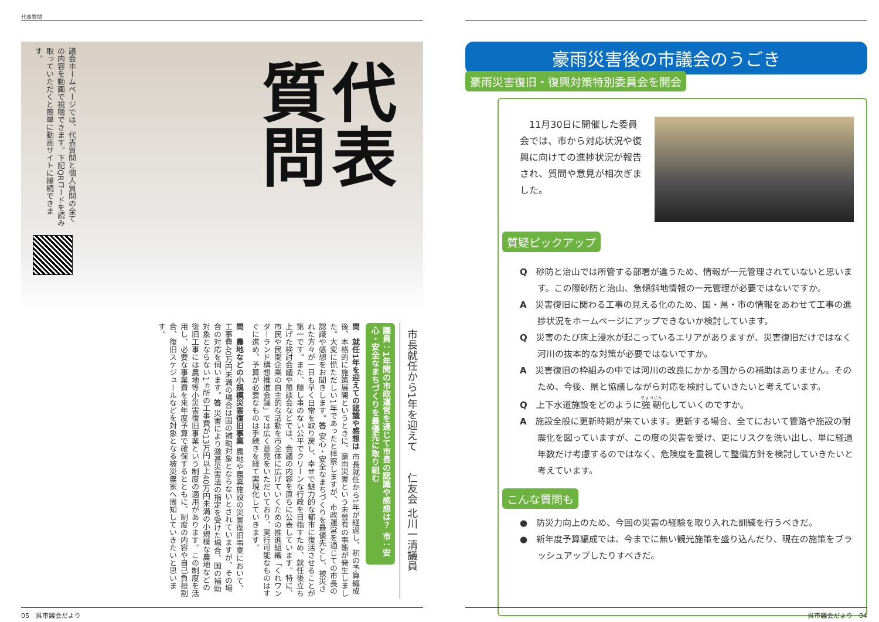代表質問
代表
質問
議会ホームページでは、代表質問と個人質問の全ての内容を動画で視聴できます。下記QRコードを読み取っていただくと簡単に動画サイトに接続できます。
市長就任から1年を迎えて　　仁友会 北川一清議員
議員：1年間の市政運営を通じて市長の認識や感想は？ 市：安心・安全なまちづくりを最優先に取り組む
問　就任1年を迎えての認識や感想は 市長就任から1年が経過し、初の予算編成後、本格的に施策展開というときに、豪雨災害という未曽有の事態が発生しました。大変に慌ただしい1年であったと拝察しますが、市政運営を通じての市長の認識や感想をお聞きします。答 安心・安全なまちづくりを最優先とし、被災された方々が一日も早く日常を取り戻し、幸せで魅力的な都市に復活させることが第一です。また、隠し事のない公平でクリーンな行政を目指すため、就任後立ち上げた検討会議や懇談会などでは、会議の内容を直ちに公表しています。特に、市民や民間企業の自主的な活動を市全体に広げていくための推進組織「くれワンダーランド構想推進会議」では広く意見をいただいており、実行可能なものはすぐに進め、予算が必要なものは手続きを経て実現化していきます。
問　農地などの小規模災害復旧事業 農地や農業施設の災害復旧事業において、工事費40万円未満の場合は国の補助対象とならないとされていますが、その場合の対応を伺います。答 災害により激甚災害法の指定を受けた場合、国の補助対象とならない1ヵ所の工事費が13万円以上40万円未満の小規模な農地などの復旧工事には農地等小災害復旧事業という制度の適用があります。この制度を活用し、必要な事業費を来年度予算で確保するとともに、制度の内容や自己負担割合、復旧スケジュールなどを対象となる被災農家へ周知していきたいと思います。
05　呉市議会だより
豪雨災害後の市議会のうごき
豪雨災害復旧・復興対策特別委員会を開会
　11月30日に開催した委員会では、市から対応状況や復興に向けての進捗状況が報告され、質問や意見が相次ぎました。
質疑ピックアップ
Q　砂防と治山では所管する部署が違うため、情報が一元管理されていないと思います。この際砂防と治山、急傾斜地情報の一元管理が必要ではないですか。
A　災害復旧に関わる工事の見える化のため、国・県・市の情報をあわせて工事の進捗状況をホームページにアップできないか検討しています。
Q　災害のたび床上浸水が起こっているエリアがありますが、災害復旧だけではなく河川の抜本的な対策が必要ではないですか。
A　災害復旧の枠組みの中では河川の改良にかかる国からの補助はありません。そのため、今後、県と協議しながら対応を検討していきたいと考えています。
Q　上下水道施設をどのように強靭化していくのですか。
A　施設全般に更新時期が来ています。更新する場合、全てにおいて管路や施設の耐震化を図っていますが、この度の災害を受け、更にリスクを洗い出し、単に経過年数だけ考慮するのではなく、危険度を重視して整備方針を検討していきたいと考えています。
こんな質問も
●　防災力向上のため、今回の災害の経験を取り入れた訓練を行うべきだ。
●　新年度予算編成では、今までに無い観光施策を盛り込んだり、現在の施策をブラッシュアップしたりすべきだ。
呉市議会だより　04